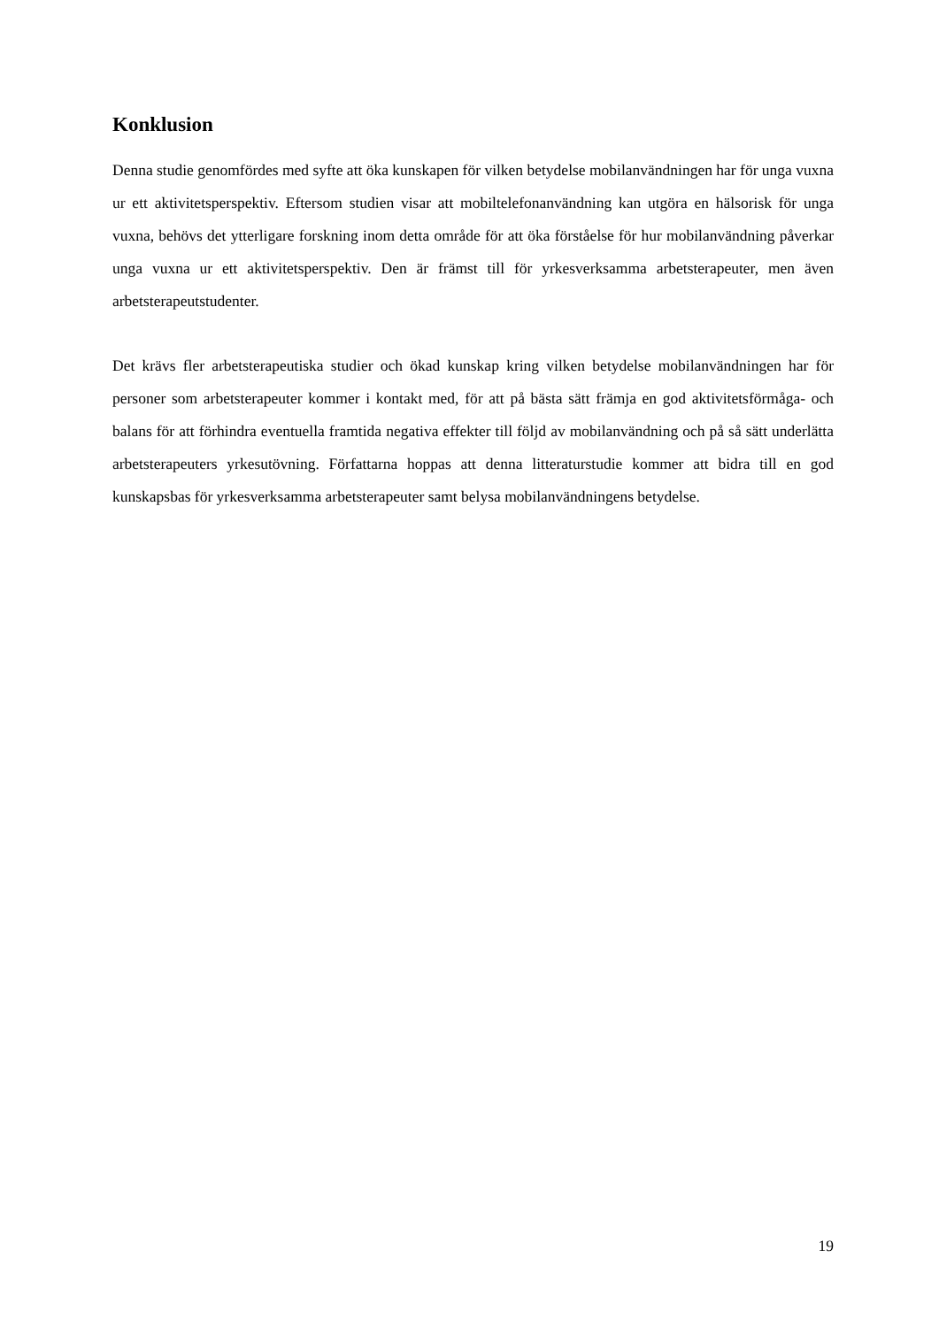Konklusion
Denna studie genomfördes med syfte att öka kunskapen för vilken betydelse mobilanvändningen har för unga vuxna ur ett aktivitetsperspektiv. Eftersom studien visar att mobiltelefonanvändning kan utgöra en hälsorisk för unga vuxna, behövs det ytterligare forskning inom detta område för att öka förståelse för hur mobilanvändning påverkar unga vuxna ur ett aktivitetsperspektiv. Den är främst till för yrkesverksamma arbetsterapeuter, men även arbetsterapeutstudenter.
Det krävs fler arbetsterapeutiska studier och ökad kunskap kring vilken betydelse mobilanvändningen har för personer som arbetsterapeuter kommer i kontakt med, för att på bästa sätt främja en god aktivitetsförmåga- och balans för att förhindra eventuella framtida negativa effekter till följd av mobilanvändning och på så sätt underlätta arbetsterapeuters yrkesutövning. Författarna hoppas att denna litteraturstudie kommer att bidra till en god kunskapsbas för yrkesverksamma arbetsterapeuter samt belysa mobilanvändningens betydelse.
19